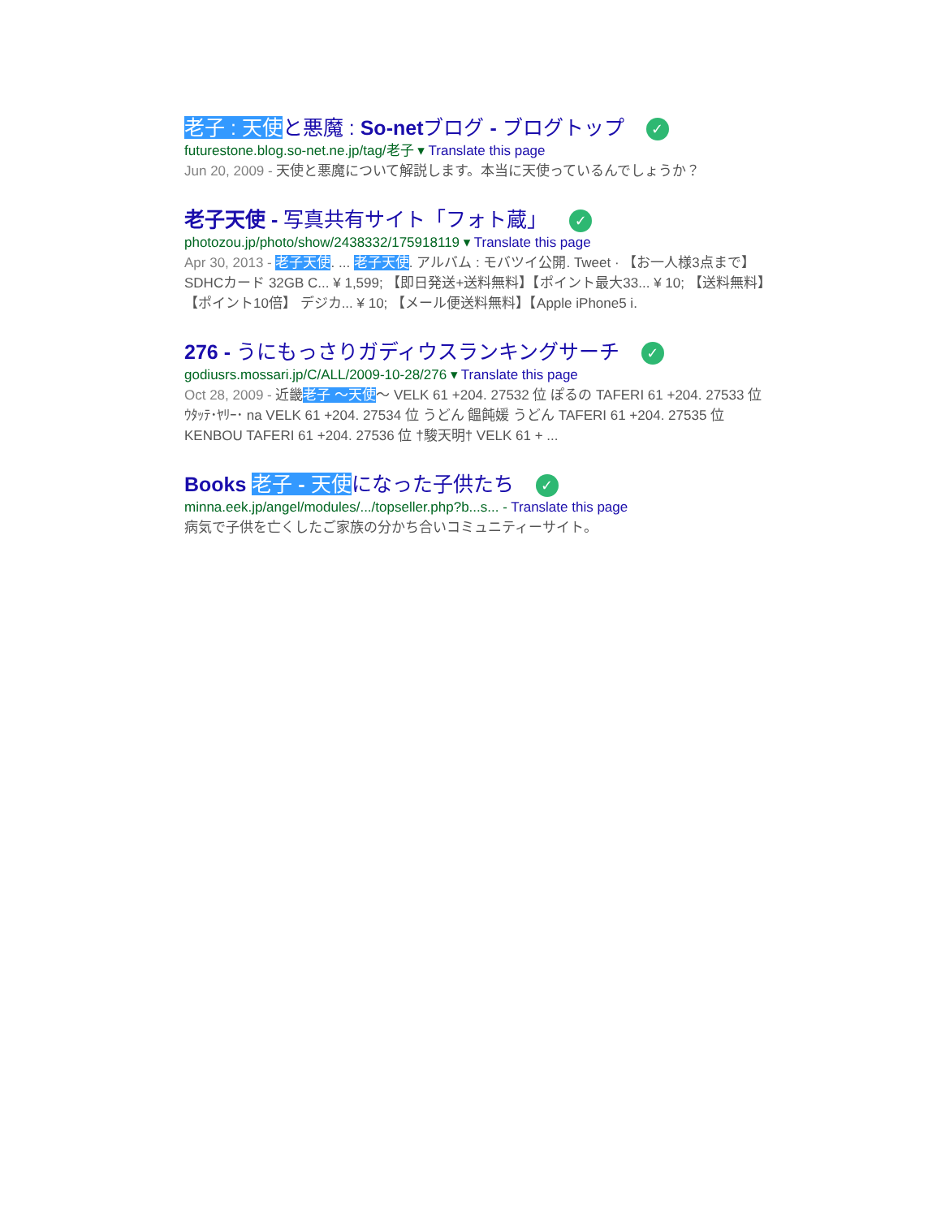老子 : 天使と悪魔 : So-netブログ - ブログトップ ✓
futurestone.blog.so-net.ne.jp/tag/老子 ▾ Translate this page
Jun 20, 2009 - 天使と悪魔について解説します。本当に天使っているんでしょうか？
老子天使 - 写真共有サイト「フォト蔵」 ✓
photozou.jp/photo/show/2438332/175918119 ▾ Translate this page
Apr 30, 2013 - 老子天使. ... 老子天使. アルバム : モバツイ公開. Tweet · 【お一人様3点まで】 SDHCカード 32GB C... ¥ 1,599; 【即日発送+送料無料】【ポイント最大33... ¥ 10; 【送料無料】【ポイント10倍】 デジカ... ¥ 10; 【メール便送料無料】【Apple iPhone5 i.
276 - うにもっさりガディウスランキングサーチ ✓
godiusrs.mossari.jp/C/ALL/2009-10-28/276 ▾ Translate this page
Oct 28, 2009 - 近畿老子 ～天使～ VELK 61 +204. 27532 位 ぽるの TAFERI 61 +204. 27533 位 ｳﾀｯﾃ･ﾔﾘｰ･ na VELK 61 +204. 27534 位 うどん 饂飩媛 うどん TAFERI 61 +204. 27535 位 KENBOU TAFERI 61 +204. 27536 位 †駿天明† VELK 61 + ...
Books 老子 - 天使になった子供たち ✓
minna.eek.jp/angel/modules/.../topseller.php?b...s... - Translate this page
病気で子供を亡くしたご家族の分かち合いコミュニティーサイト。